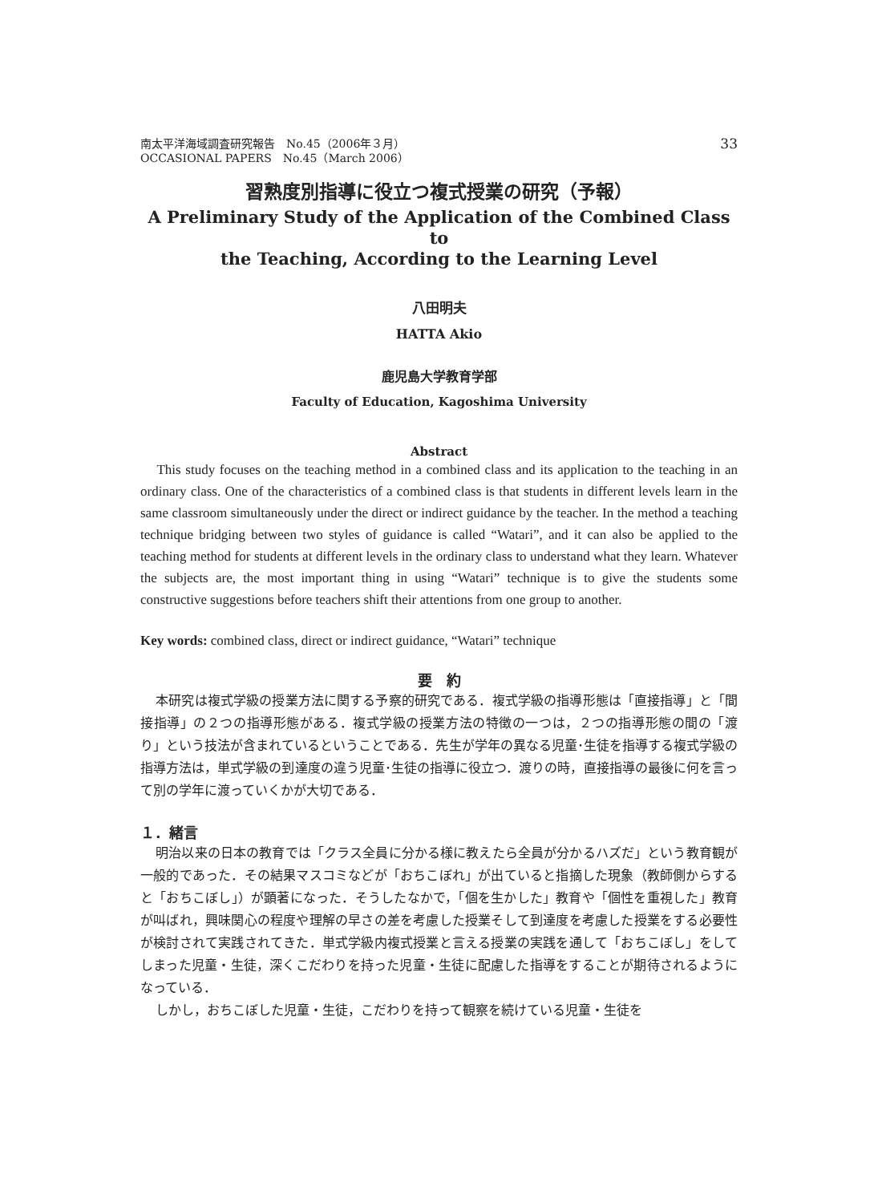南太平洋海域調査研究報告　No.45（2006年３月）
OCCASIONAL PAPERS　No.45（March 2006）
33
習熟度別指導に役立つ複式授業の研究（予報）
A Preliminary Study of the Application of the Combined Class to
the Teaching, According to the Learning Level
八田明夫
HATTA Akio
鹿児島大学教育学部
Faculty of Education, Kagoshima University
Abstract
This study focuses on the teaching method in a combined class and its application to the teaching in an ordinary class. One of the characteristics of a combined class is that students in different levels learn in the same classroom simultaneously under the direct or indirect guidance by the teacher. In the method a teaching technique bridging between two styles of guidance is called “Watari”, and it can also be applied to the teaching method for students at different levels in the ordinary class to understand what they learn. Whatever the subjects are, the most important thing in using “Watari” technique is to give the students some constructive suggestions before teachers shift their attentions from one group to another.
Key words: combined class, direct or indirect guidance, “Watari” technique
要　約
本研究は複式学級の授業方法に関する予察的研究である．複式学級の指導形態は「直接指導」と「間接指導」の２つの指導形態がある．複式学級の授業方法の特徴の一つは，２つの指導形態の間の「渡り」という技法が含まれているということである．先生が学年の異なる児童･生徒を指導する複式学級の指導方法は，単式学級の到達度の違う児童･生徒の指導に役立つ．渡りの時，直接指導の最後に何を言って別の学年に渡っていくかが大切である．
１．緒言
明治以来の日本の教育では「クラス全員に分かる様に教えたら全員が分かるハズだ」という教育観が一般的であった．その結果マスコミなどが「おちこぼれ」が出ていると指摘した現象（教師側からすると「おちこぼし」）が顕著になった．そうしたなかで，「個を生かした」教育や「個性を重視した」教育が叫ばれ，興味関心の程度や理解の早さの差を考慮した授業そして到達度を考慮した授業をする必要性が検討されて実践されてきた．単式学級内複式授業と言える授業の実践を通して「おちこぼし」をしてしまった児童・生徒，深くこだわりを持った児童・生徒に配慮した指導をすることが期待されるようになっている．
しかし，おちこぼした児童・生徒，こだわりを持って観察を続けている児童・生徒を